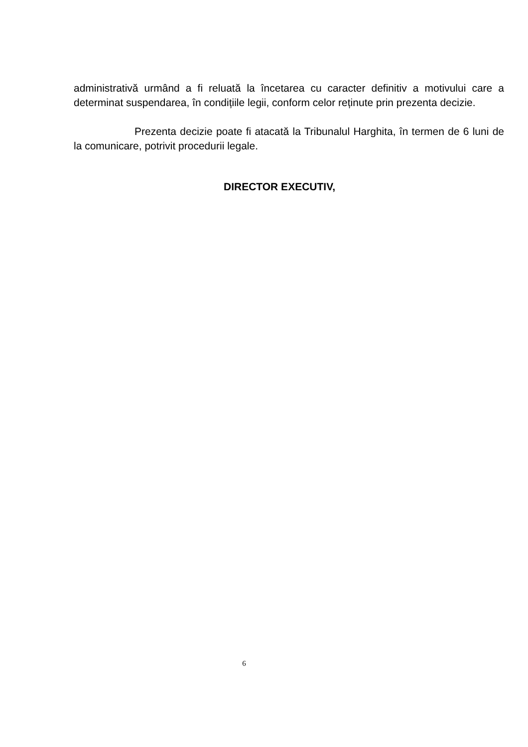administrativă urmând a fi reluată la încetarea cu caracter definitiv a motivului care a determinat suspendarea, în condițiile legii, conform celor reținute prin prezenta decizie.
Prezenta decizie poate fi atacată la Tribunalul Harghita, în termen de 6 luni de la comunicare, potrivit procedurii legale.
DIRECTOR EXECUTIV,
6